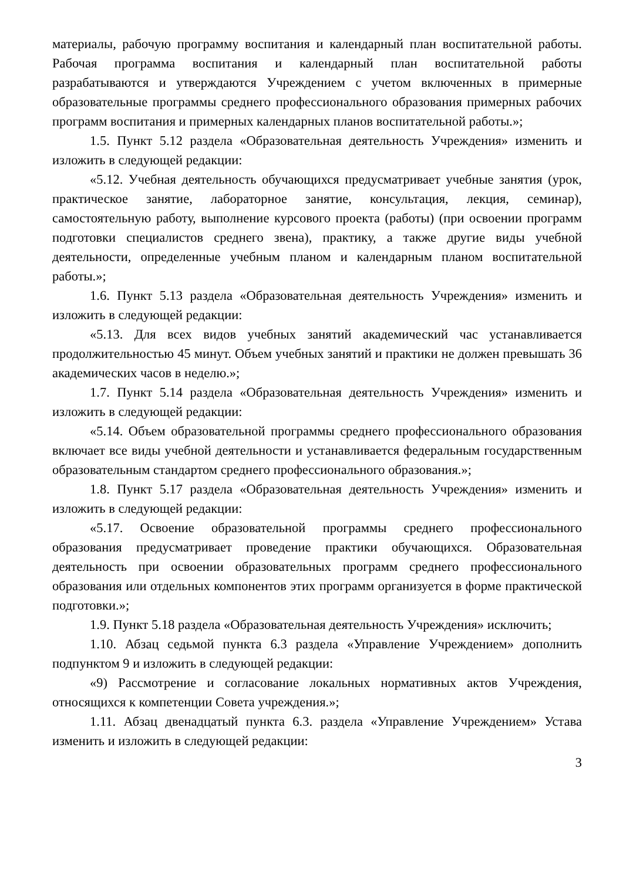материалы, рабочую программу воспитания и календарный план воспитательной работы. Рабочая программа воспитания и календарный план воспитательной работы разрабатываются и утверждаются Учреждением с учетом включенных в примерные образовательные программы среднего профессионального образования примерных рабочих программ воспитания и примерных календарных планов воспитательной работы.»;
1.5. Пункт 5.12 раздела «Образовательная деятельность Учреждения» изменить и изложить в следующей редакции:
«5.12. Учебная деятельность обучающихся предусматривает учебные занятия (урок, практическое занятие, лабораторное занятие, консультация, лекция, семинар), самостоятельную работу, выполнение курсового проекта (работы) (при освоении программ подготовки специалистов среднего звена), практику, а также другие виды учебной деятельности, определенные учебным планом и календарным планом воспитательной работы.»;
1.6. Пункт 5.13 раздела «Образовательная деятельность Учреждения» изменить и изложить в следующей редакции:
«5.13. Для всех видов учебных занятий академический час устанавливается продолжительностью 45 минут. Объем учебных занятий и практики не должен превышать 36 академических часов в неделю.»;
1.7. Пункт 5.14 раздела «Образовательная деятельность Учреждения» изменить и изложить в следующей редакции:
«5.14. Объем образовательной программы среднего профессионального образования включает все виды учебной деятельности и устанавливается федеральным государственным образовательным стандартом среднего профессионального образования.»;
1.8. Пункт 5.17 раздела «Образовательная деятельность Учреждения» изменить и изложить в следующей редакции:
«5.17. Освоение образовательной программы среднего профессионального образования предусматривает проведение практики обучающихся. Образовательная деятельность при освоении образовательных программ среднего профессионального образования или отдельных компонентов этих программ организуется в форме практической подготовки.»;
1.9. Пункт 5.18 раздела «Образовательная деятельность Учреждения» исключить;
1.10. Абзац седьмой пункта 6.3 раздела «Управление Учреждением» дополнить подпунктом 9 и изложить в следующей редакции:
«9) Рассмотрение и согласование локальных нормативных актов Учреждения, относящихся к компетенции Совета учреждения.»;
1.11. Абзац двенадцатый пункта 6.3. раздела «Управление Учреждением» Устава изменить и изложить в следующей редакции:
3